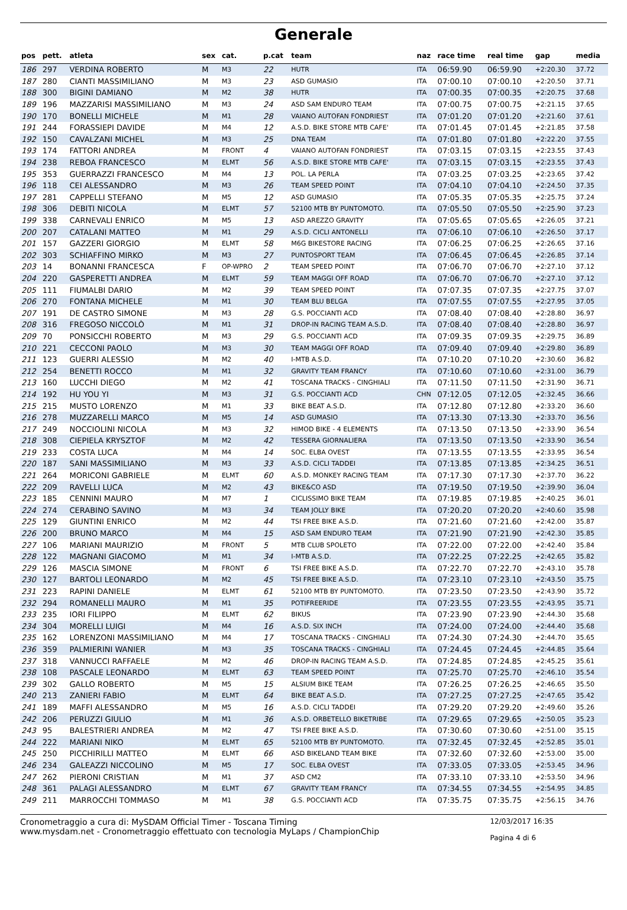Generale
| pos | pett. | atleta | sex | cat. | p.cat | team | naz | race time | real time | gap | media |
| --- | --- | --- | --- | --- | --- | --- | --- | --- | --- | --- | --- |
| 186 | 297 | VERDINA ROBERTO | M | M3 | 22 | HUTR | ITA | 06:59.90 | 06:59.90 | +2:20.30 | 37.72 |
| 187 | 280 | CIANTI MASSIMILIANO | M | M3 | 23 | ASD GUMASIO | ITA | 07:00.10 | 07:00.10 | +2:20.50 | 37.71 |
| 188 | 300 | BIGINI DAMIANO | M | M2 | 38 | HUTR | ITA | 07:00.35 | 07:00.35 | +2:20.75 | 37.68 |
| 189 | 196 | MAZZARISI MASSIMILIANO | M | M3 | 24 | ASD SAM ENDURO TEAM | ITA | 07:00.75 | 07:00.75 | +2:21.15 | 37.65 |
| 190 | 170 | BONELLI MICHELE | M | M1 | 28 | VAIANO AUTOFAN FONDRIEST | ITA | 07:01.20 | 07:01.20 | +2:21.60 | 37.61 |
| 191 | 244 | FORASSIEPI DAVIDE | M | M4 | 12 | A.S.D. BIKE STORE MTB CAFE' | ITA | 07:01.45 | 07:01.45 | +2:21.85 | 37.58 |
| 192 | 150 | CAVALZANI MICHEL | M | M3 | 25 | DNA TEAM | ITA | 07:01.80 | 07:01.80 | +2:22.20 | 37.55 |
| 193 | 174 | FATTORI ANDREA | M | FRONT | 4 | VAIANO AUTOFAN FONDRIEST | ITA | 07:03.15 | 07:03.15 | +2:23.55 | 37.43 |
| 194 | 238 | REBOA FRANCESCO | M | ELMT | 56 | A.S.D. BIKE STORE MTB CAFE' | ITA | 07:03.15 | 07:03.15 | +2:23.55 | 37.43 |
| 195 | 353 | GUERRAZZI FRANCESCO | M | M4 | 13 | POL. LA PERLA | ITA | 07:03.25 | 07:03.25 | +2:23.65 | 37.42 |
| 196 | 118 | CEI ALESSANDRO | M | M3 | 26 | TEAM SPEED POINT | ITA | 07:04.10 | 07:04.10 | +2:24.50 | 37.35 |
| 197 | 281 | CAPPELLI STEFANO | M | M5 | 12 | ASD GUMASIO | ITA | 07:05.35 | 07:05.35 | +2:25.75 | 37.24 |
| 198 | 306 | DEBITI NICOLA | M | ELMT | 57 | 52100 MTB BY PUNTOMOTO. | ITA | 07:05.50 | 07:05.50 | +2:25.90 | 37.23 |
| 199 | 338 | CARNEVALI ENRICO | M | M5 | 13 | ASD AREZZO GRAVITY | ITA | 07:05.65 | 07:05.65 | +2:26.05 | 37.21 |
| 200 | 207 | CATALANI MATTEO | M | M1 | 29 | A.S.D. CICLI ANTONELLI | ITA | 07:06.10 | 07:06.10 | +2:26.50 | 37.17 |
| 201 | 157 | GAZZERI GIORGIO | M | ELMT | 58 | M6G BIKESTORE RACING | ITA | 07:06.25 | 07:06.25 | +2:26.65 | 37.16 |
| 202 | 303 | SCHIAFFINO MIRKO | M | M3 | 27 | PUNTOSPORT TEAM | ITA | 07:06.45 | 07:06.45 | +2:26.85 | 37.14 |
| 203 | 14 | BONANNI FRANCESCA | F | OP-WPRO | 2 | TEAM SPEED POINT | ITA | 07:06.70 | 07:06.70 | +2:27.10 | 37.12 |
| 204 | 220 | GASPERETTI ANDREA | M | ELMT | 59 | TEAM MAGGI OFF ROAD | ITA | 07:06.70 | 07:06.70 | +2:27.10 | 37.12 |
| 205 | 111 | FIUMALBI DARIO | M | M2 | 39 | TEAM SPEED POINT | ITA | 07:07.35 | 07:07.35 | +2:27.75 | 37.07 |
| 206 | 270 | FONTANA MICHELE | M | M1 | 30 | TEAM BLU BELGA | ITA | 07:07.55 | 07:07.55 | +2:27.95 | 37.05 |
| 207 | 191 | DE CASTRO SIMONE | M | M3 | 28 | G.S. POCCIANTI ACD | ITA | 07:08.40 | 07:08.40 | +2:28.80 | 36.97 |
| 208 | 316 | FREGOSO NICCOLÒ | M | M1 | 31 | DROP-IN RACING TEAM A.S.D. | ITA | 07:08.40 | 07:08.40 | +2:28.80 | 36.97 |
| 209 | 70 | PONSICCHI ROBERTO | M | M3 | 29 | G.S. POCCIANTI ACD | ITA | 07:09.35 | 07:09.35 | +2:29.75 | 36.89 |
| 210 | 221 | CECCONI PAOLO | M | M3 | 30 | TEAM MAGGI OFF ROAD | ITA | 07:09.40 | 07:09.40 | +2:29.80 | 36.89 |
| 211 | 123 | GUERRI ALESSIO | M | M2 | 40 | I-MTB A.S.D. | ITA | 07:10.20 | 07:10.20 | +2:30.60 | 36.82 |
| 212 | 254 | BENETTI ROCCO | M | M1 | 32 | GRAVITY TEAM FRANCY | ITA | 07:10.60 | 07:10.60 | +2:31.00 | 36.79 |
| 213 | 160 | LUCCHI DIEGO | M | M2 | 41 | TOSCANA TRACKS - CINGHIALI | ITA | 07:11.50 | 07:11.50 | +2:31.90 | 36.71 |
| 214 | 192 | HU YOU YI | M | M3 | 31 | G.S. POCCIANTI ACD | CHN | 07:12.05 | 07:12.05 | +2:32.45 | 36.66 |
| 215 | 215 | MUSTO LORENZO | M | M1 | 33 | BIKE BEAT A.S.D. | ITA | 07:12.80 | 07:12.80 | +2:33.20 | 36.60 |
| 216 | 278 | MUZZARELLI MARCO | M | M5 | 14 | ASD GUMASIO | ITA | 07:13.30 | 07:13.30 | +2:33.70 | 36.56 |
| 217 | 249 | NOCCIOLINI NICOLA | M | M3 | 32 | HIMOD BIKE - 4 ELEMENTS | ITA | 07:13.50 | 07:13.50 | +2:33.90 | 36.54 |
| 218 | 308 | CIEPIELA KRYSZTOF | M | M2 | 42 | TESSERA GIORNALIERA | ITA | 07:13.50 | 07:13.50 | +2:33.90 | 36.54 |
| 219 | 233 | COSTA LUCA | M | M4 | 14 | SOC. ELBA OVEST | ITA | 07:13.55 | 07:13.55 | +2:33.95 | 36.54 |
| 220 | 187 | SANI MASSIMILIANO | M | M3 | 33 | A.S.D. CICLI TADDEI | ITA | 07:13.85 | 07:13.85 | +2:34.25 | 36.51 |
| 221 | 264 | MORICONI GABRIELE | M | ELMT | 60 | A.S.D. MONKEY RACING TEAM | ITA | 07:17.30 | 07:17.30 | +2:37.70 | 36.22 |
| 222 | 209 | RAVELLI LUCA | M | M2 | 43 | BIKE&CO ASD | ITA | 07:19.50 | 07:19.50 | +2:39.90 | 36.04 |
| 223 | 185 | CENNINI MAURO | M | M7 | 1 | CICLISSIMO BIKE TEAM | ITA | 07:19.85 | 07:19.85 | +2:40.25 | 36.01 |
| 224 | 274 | CERABINO SAVINO | M | M3 | 34 | TEAM JOLLY BIKE | ITA | 07:20.20 | 07:20.20 | +2:40.60 | 35.98 |
| 225 | 129 | GIUNTINI ENRICO | M | M2 | 44 | TSI FREE BIKE A.S.D. | ITA | 07:21.60 | 07:21.60 | +2:42.00 | 35.87 |
| 226 | 200 | BRUNO MARCO | M | M4 | 15 | ASD SAM ENDURO TEAM | ITA | 07:21.90 | 07:21.90 | +2:42.30 | 35.85 |
| 227 | 106 | MARIANI MAURIZIO | M | FRONT | 5 | MTB CLUB SPOLETO | ITA | 07:22.00 | 07:22.00 | +2:42.40 | 35.84 |
| 228 | 122 | MAGNANI GIACOMO | M | M1 | 34 | I-MTB A.S.D. | ITA | 07:22.25 | 07:22.25 | +2:42.65 | 35.82 |
| 229 | 126 | MASCIA SIMONE | M | FRONT | 6 | TSI FREE BIKE A.S.D. | ITA | 07:22.70 | 07:22.70 | +2:43.10 | 35.78 |
| 230 | 127 | BARTOLI LEONARDO | M | M2 | 45 | TSI FREE BIKE A.S.D. | ITA | 07:23.10 | 07:23.10 | +2:43.50 | 35.75 |
| 231 | 223 | RAPINI DANIELE | M | ELMT | 61 | 52100 MTB BY PUNTOMOTO. | ITA | 07:23.50 | 07:23.50 | +2:43.90 | 35.72 |
| 232 | 294 | ROMANELLI MAURO | M | M1 | 35 | POTIFREERIDE | ITA | 07:23.55 | 07:23.55 | +2:43.95 | 35.71 |
| 233 | 235 | IORI FILIPPO | M | ELMT | 62 | BIKUS | ITA | 07:23.90 | 07:23.90 | +2:44.30 | 35.68 |
| 234 | 304 | MORELLI LUIGI | M | M4 | 16 | A.S.D. SIX INCH | ITA | 07:24.00 | 07:24.00 | +2:44.40 | 35.68 |
| 235 | 162 | LORENZONI MASSIMILIANO | M | M4 | 17 | TOSCANA TRACKS - CINGHIALI | ITA | 07:24.30 | 07:24.30 | +2:44.70 | 35.65 |
| 236 | 359 | PALMIERINI WANIER | M | M3 | 35 | TOSCANA TRACKS - CINGHIALI | ITA | 07:24.45 | 07:24.45 | +2:44.85 | 35.64 |
| 237 | 318 | VANNUCCI RAFFAELE | M | M2 | 46 | DROP-IN RACING TEAM A.S.D. | ITA | 07:24.85 | 07:24.85 | +2:45.25 | 35.61 |
| 238 | 108 | PASCALE LEONARDO | M | ELMT | 63 | TEAM SPEED POINT | ITA | 07:25.70 | 07:25.70 | +2:46.10 | 35.54 |
| 239 | 302 | GALLO ROBERTO | M | M5 | 15 | ALSIUM BIKE TEAM | ITA | 07:26.25 | 07:26.25 | +2:46.65 | 35.50 |
| 240 | 213 | ZANIERI FABIO | M | ELMT | 64 | BIKE BEAT A.S.D. | ITA | 07:27.25 | 07:27.25 | +2:47.65 | 35.42 |
| 241 | 189 | MAFFI ALESSANDRO | M | M5 | 16 | A.S.D. CICLI TADDEI | ITA | 07:29.20 | 07:29.20 | +2:49.60 | 35.26 |
| 242 | 206 | PERUZZI GIULIO | M | M1 | 36 | A.S.D. ORBETELLO BIKETRIBE | ITA | 07:29.65 | 07:29.65 | +2:50.05 | 35.23 |
| 243 | 95 | BALESTRIERI ANDREA | M | M2 | 47 | TSI FREE BIKE A.S.D. | ITA | 07:30.60 | 07:30.60 | +2:51.00 | 35.15 |
| 244 | 222 | MARIANI NIKO | M | ELMT | 65 | 52100 MTB BY PUNTOMOTO. | ITA | 07:32.45 | 07:32.45 | +2:52.85 | 35.01 |
| 245 | 250 | PICCHIRILLI MATTEO | M | ELMT | 66 | ASD BIKELAND TEAM BIKE | ITA | 07:32.60 | 07:32.60 | +2:53.00 | 35.00 |
| 246 | 234 | GALEAZZI NICCOLINO | M | M5 | 17 | SOC. ELBA OVEST | ITA | 07:33.05 | 07:33.05 | +2:53.45 | 34.96 |
| 247 | 262 | PIERONI CRISTIAN | M | M1 | 37 | ASD CM2 | ITA | 07:33.10 | 07:33.10 | +2:53.50 | 34.96 |
| 248 | 361 | PALAGI ALESSANDRO | M | ELMT | 67 | GRAVITY TEAM FRANCY | ITA | 07:34.55 | 07:34.55 | +2:54.95 | 34.85 |
| 249 | 211 | MARROCCHI TOMMASO | M | M1 | 38 | G.S. POCCIANTI ACD | ITA | 07:35.75 | 07:35.75 | +2:56.15 | 34.76 |
Cronometraggio a cura di: MySDAM Official Timer - Toscana Timing
www.mysdam.net - Cronometraggio effettuato con tecnologia MyLaps / ChampionChip
12/03/2017 16:35
Pagina 4 di 6